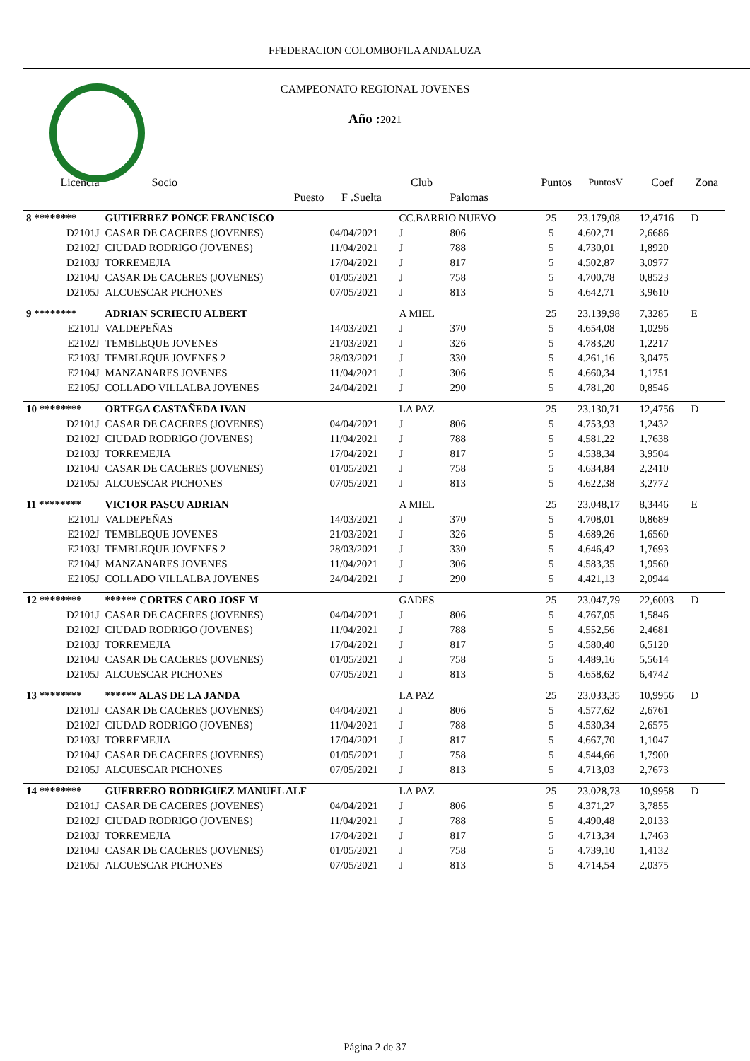FFEDERACION COLOMBOFILA ANDALUZA
CAMPEONATO REGIONAL JOVENES
Año : 2021
| Licencia | Socio | | Club | | Puntos | PuntosV | Coef | Zona |
| --- | --- | --- | --- | --- | --- | --- | --- | --- |
| | Puesto | F .Suelta | | Palomas | | | | |
| 8 ******** | GUTIERREZ PONCE FRANCISCO | | CC.BARRIO NUEVO | | 25 | 23.179,08 | 12,4716 | D |
| D2101J | CASAR DE CACERES (JOVENES) | 04/04/2021 | J | 806 | 5 | 4.602,71 | 2,6686 | |
| D2102J | CIUDAD RODRIGO (JOVENES) | 11/04/2021 | J | 788 | 5 | 4.730,01 | 1,8920 | |
| D2103J | TORREMEJIA | 17/04/2021 | J | 817 | 5 | 4.502,87 | 3,0977 | |
| D2104J | CASAR DE CACERES (JOVENES) | 01/05/2021 | J | 758 | 5 | 4.700,78 | 0,8523 | |
| D2105J | ALCUESCAR PICHONES | 07/05/2021 | J | 813 | 5 | 4.642,71 | 3,9610 | |
| 9 ******** | ADRIAN SCRIECIU ALBERT | | A MIEL | | 25 | 23.139,98 | 7,3285 | E |
| E2101J | VALDEPEÑAS | 14/03/2021 | J | 370 | 5 | 4.654,08 | 1,0296 | |
| E2102J | TEMBLEQUE JOVENES | 21/03/2021 | J | 326 | 5 | 4.783,20 | 1,2217 | |
| E2103J | TEMBLEQUE JOVENES 2 | 28/03/2021 | J | 330 | 5 | 4.261,16 | 3,0475 | |
| E2104J | MANZANARES JOVENES | 11/04/2021 | J | 306 | 5 | 4.660,34 | 1,1751 | |
| E2105J | COLLADO VILLALBA JOVENES | 24/04/2021 | J | 290 | 5 | 4.781,20 | 0,8546 | |
| 10 ******** | ORTEGA CASTAÑEDA IVAN | | LA PAZ | | 25 | 23.130,71 | 12,4756 | D |
| D2101J | CASAR DE CACERES (JOVENES) | 04/04/2021 | J | 806 | 5 | 4.753,93 | 1,2432 | |
| D2102J | CIUDAD RODRIGO (JOVENES) | 11/04/2021 | J | 788 | 5 | 4.581,22 | 1,7638 | |
| D2103J | TORREMEJIA | 17/04/2021 | J | 817 | 5 | 4.538,34 | 3,9504 | |
| D2104J | CASAR DE CACERES (JOVENES) | 01/05/2021 | J | 758 | 5 | 4.634,84 | 2,2410 | |
| D2105J | ALCUESCAR PICHONES | 07/05/2021 | J | 813 | 5 | 4.622,38 | 3,2772 | |
| 11 ******** | VICTOR PASCU ADRIAN | | A MIEL | | 25 | 23.048,17 | 8,3446 | E |
| E2101J | VALDEPEÑAS | 14/03/2021 | J | 370 | 5 | 4.708,01 | 0,8689 | |
| E2102J | TEMBLEQUE JOVENES | 21/03/2021 | J | 326 | 5 | 4.689,26 | 1,6560 | |
| E2103J | TEMBLEQUE JOVENES 2 | 28/03/2021 | J | 330 | 5 | 4.646,42 | 1,7693 | |
| E2104J | MANZANARES JOVENES | 11/04/2021 | J | 306 | 5 | 4.583,35 | 1,9560 | |
| E2105J | COLLADO VILLALBA JOVENES | 24/04/2021 | J | 290 | 5 | 4.421,13 | 2,0944 | |
| 12 ******** | ****** CORTES CARO JOSE M | | GADES | | 25 | 23.047,79 | 22,6003 | D |
| D2101J | CASAR DE CACERES (JOVENES) | 04/04/2021 | J | 806 | 5 | 4.767,05 | 1,5846 | |
| D2102J | CIUDAD RODRIGO (JOVENES) | 11/04/2021 | J | 788 | 5 | 4.552,56 | 2,4681 | |
| D2103J | TORREMEJIA | 17/04/2021 | J | 817 | 5 | 4.580,40 | 6,5120 | |
| D2104J | CASAR DE CACERES (JOVENES) | 01/05/2021 | J | 758 | 5 | 4.489,16 | 5,5614 | |
| D2105J | ALCUESCAR PICHONES | 07/05/2021 | J | 813 | 5 | 4.658,62 | 6,4742 | |
| 13 ******** | ****** ALAS DE LA JANDA | | LA PAZ | | 25 | 23.033,35 | 10,9956 | D |
| D2101J | CASAR DE CACERES (JOVENES) | 04/04/2021 | J | 806 | 5 | 4.577,62 | 2,6761 | |
| D2102J | CIUDAD RODRIGO (JOVENES) | 11/04/2021 | J | 788 | 5 | 4.530,34 | 2,6575 | |
| D2103J | TORREMEJIA | 17/04/2021 | J | 817 | 5 | 4.667,70 | 1,1047 | |
| D2104J | CASAR DE CACERES (JOVENES) | 01/05/2021 | J | 758 | 5 | 4.544,66 | 1,7900 | |
| D2105J | ALCUESCAR PICHONES | 07/05/2021 | J | 813 | 5 | 4.713,03 | 2,7673 | |
| 14 ******** | GUERRERO RODRIGUEZ MANUEL ALF | | LA PAZ | | 25 | 23.028,73 | 10,9958 | D |
| D2101J | CASAR DE CACERES (JOVENES) | 04/04/2021 | J | 806 | 5 | 4.371,27 | 3,7855 | |
| D2102J | CIUDAD RODRIGO (JOVENES) | 11/04/2021 | J | 788 | 5 | 4.490,48 | 2,0133 | |
| D2103J | TORREMEJIA | 17/04/2021 | J | 817 | 5 | 4.713,34 | 1,7463 | |
| D2104J | CASAR DE CACERES (JOVENES) | 01/05/2021 | J | 758 | 5 | 4.739,10 | 1,4132 | |
| D2105J | ALCUESCAR PICHONES | 07/05/2021 | J | 813 | 5 | 4.714,54 | 2,0375 | |
Página 2 de 37